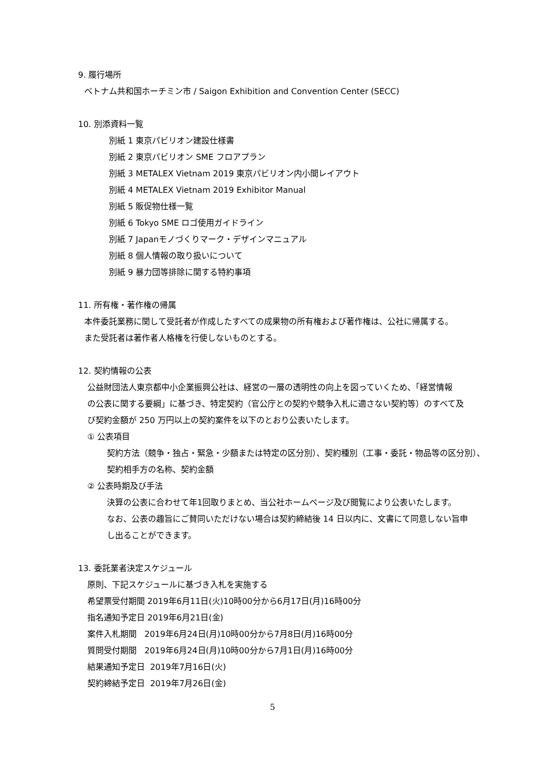9. 履行場所
ベトナム共和国ホーチミン市 / Saigon Exhibition and Convention Center (SECC)
10. 別添資料一覧
別紙 1 東京パビリオン建設仕様書
別紙 2 東京パビリオン SME フロアプラン
別紙 3 METALEX Vietnam 2019 東京パビリオン内小間レイアウト
別紙 4 METALEX Vietnam 2019 Exhibitor Manual
別紙 5 販促物仕様一覧
別紙 6 Tokyo SME ロゴ使用ガイドライン
別紙 7 Japanモノづくりマーク・デザインマニュアル
別紙 8 個人情報の取り扱いについて
別紙 9 暴力団等排除に関する特約事項
11. 所有権・著作権の帰属
本件委託業務に関して受託者が作成したすべての成果物の所有権および著作権は、公社に帰属する。
また受託者は著作者人格権を行使しないものとする。
12. 契約情報の公表
公益財団法人東京都中小企業振興公社は、経営の一層の透明性の向上を図っていくため、「経営情報
の公表に関する要綱」に基づき、特定契約（官公庁との契約や競争入札に適さない契約等）のすべて及
び契約金額が 250 万円以上の契約案件を以下のとおり公表いたします。
① 公表項目
契約方法（競争・独占・緊急・少額または特定の区分別）、契約種別（工事・委託・物品等の区分別）、
契約相手方の名称、契約金額
② 公表時期及び手法
決算の公表に合わせて年1回取りまとめ、当公社ホームページ及び閲覧により公表いたします。
なお、公表の趣旨にご賛同いただけない場合は契約締結後 14 日以内に、文書にて同意しない旨申
し出ることができます。
13. 委託業者決定スケジュール
原則、下記スケジュールに基づき入札を実施する
希望票受付期間 2019年6月11日(火)10時00分から6月17日(月)16時00分
指名通知予定日 2019年6月21日(金)
案件入札期間 2019年6月24日(月)10時00分から7月8日(月)16時00分
質問受付期間 2019年6月24日(月)10時00分から7月1日(月)16時00分
結果通知予定日 2019年7月16日(火)
契約締結予定日 2019年7月26日(金)
5